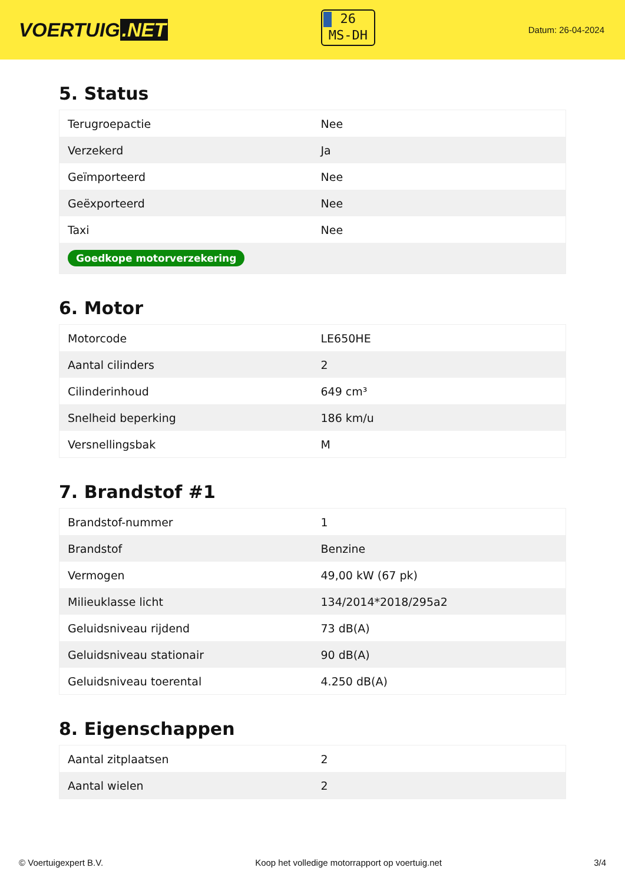VOERTUIG.NET
26
MS-DH
Datum: 26-04-2024
5. Status
| Terugroepactie | Nee |
| Verzekerd | Ja |
| Geïmporteerd | Nee |
| Geëxporteerd | Nee |
| Taxi | Nee |
| Goedkope motorverzekering | |
6. Motor
| Motorcode | LE650HE |
| Aantal cilinders | 2 |
| Cilinderinhoud | 649 cm³ |
| Snelheid beperking | 186 km/u |
| Versnellingsbak | M |
7. Brandstof #1
| Brandstof-nummer | 1 |
| Brandstof | Benzine |
| Vermogen | 49,00 kW (67 pk) |
| Milieuklasse licht | 134/2014*2018/295a2 |
| Geluidsniveau rijdend | 73 dB(A) |
| Geluidsniveau stationair | 90 dB(A) |
| Geluidsniveau toerental | 4.250 dB(A) |
8. Eigenschappen
| Aantal zitplaatsen | 2 |
| Aantal wielen | 2 |
© Voertuigexpert B.V. Koop het volledige motorrapport op voertuig.net 3/4